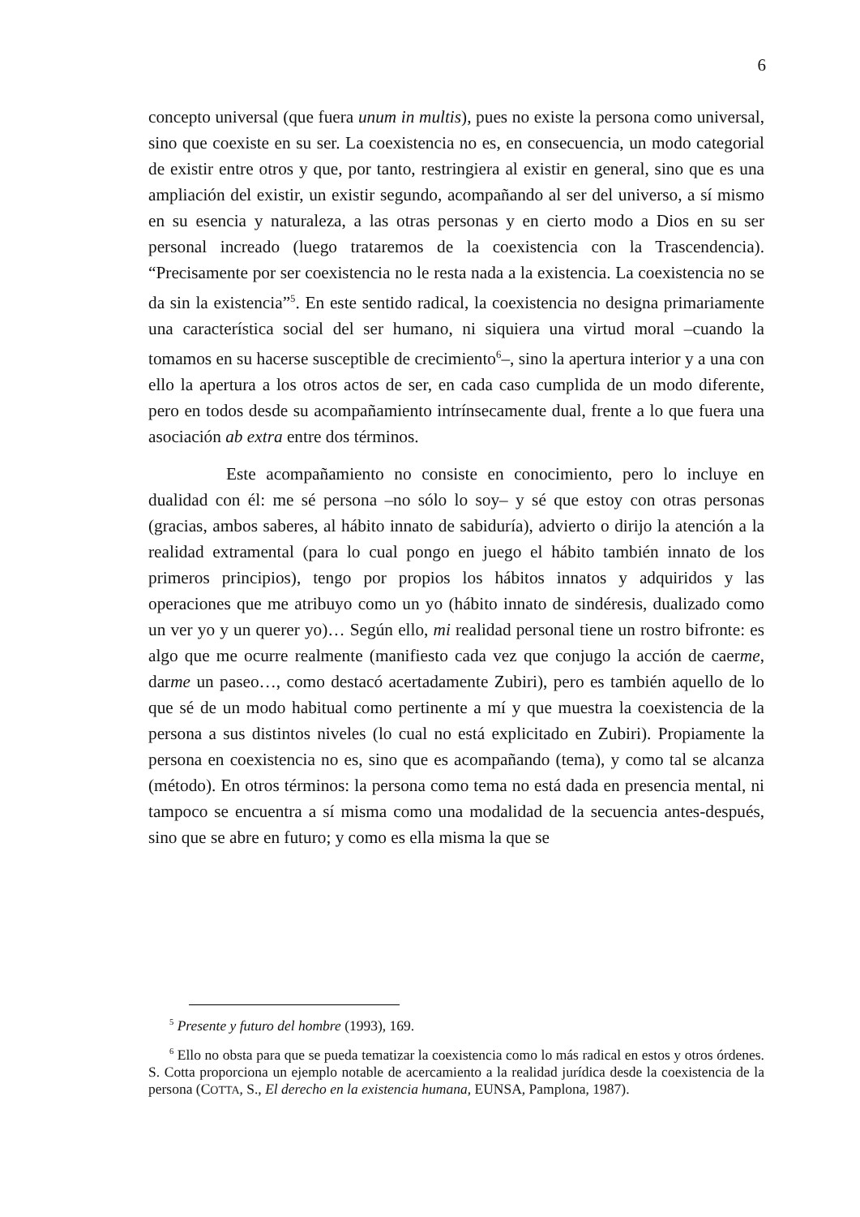6
concepto universal (que fuera unum in multis), pues no existe la persona como universal, sino que coexiste en su ser. La coexistencia no es, en consecuencia, un modo categorial de existir entre otros y que, por tanto, restringiera al existir en general, sino que es una ampliación del existir, un existir segundo, acompañando al ser del universo, a sí mismo en su esencia y naturaleza, a las otras personas y en cierto modo a Dios en su ser personal increado (luego trataremos de la coexistencia con la Trascendencia). “Precisamente por ser coexistencia no le resta nada a la existencia. La coexistencia no se da sin la existencia”<sup>5</sup>. En este sentido radical, la coexistencia no designa primariamente una característica social del ser humano, ni siquiera una virtud moral –cuando la tomamos en su hacerse susceptible de crecimiento<sup>6</sup>–, sino la apertura interior y a una con ello la apertura a los otros actos de ser, en cada caso cumplida de un modo diferente, pero en todos desde su acompañamiento intrínsecamente dual, frente a lo que fuera una asociación ab extra entre dos términos.
Este acompañamiento no consiste en conocimiento, pero lo incluye en dualidad con él: me sé persona –no sólo lo soy– y sé que estoy con otras personas (gracias, ambos saberes, al hábito innato de sabiduría), advierto o dirijo la atención a la realidad extramental (para lo cual pongo en juego el hábito también innato de los primeros principios), tengo por propios los hábitos innatos y adquiridos y las operaciones que me atribuyo como un yo (hábito innato de sindéresis, dualizado como un ver yo y un querer yo)… Según ello, mi realidad personal tiene un rostro bifronte: es algo que me ocurre realmente (manifiesto cada vez que conjugo la acción de caerme, darme un paseo…, como destacó acertadamente Zubiri), pero es también aquello de lo que sé de un modo habitual como pertinente a mí y que muestra la coexistencia de la persona a sus distintos niveles (lo cual no está explicitado en Zubiri). Propiamente la persona en coexistencia no es, sino que es acompañando (tema), y como tal se alcanza (método). En otros términos: la persona como tema no está dada en presencia mental, ni tampoco se encuentra a sí misma como una modalidad de la secuencia antes-después, sino que se abre en futuro; y como es ella misma la que se
<sup>5</sup> Presente y futuro del hombre (1993), 169.
<sup>6</sup> Ello no obsta para que se pueda tematizar la coexistencia como lo más radical en estos y otros órdenes. S. Cotta proporciona un ejemplo notable de acercamiento a la realidad jurídica desde la coexistencia de la persona (COTTA, S., El derecho en la existencia humana, EUNSA, Pamplona, 1987).